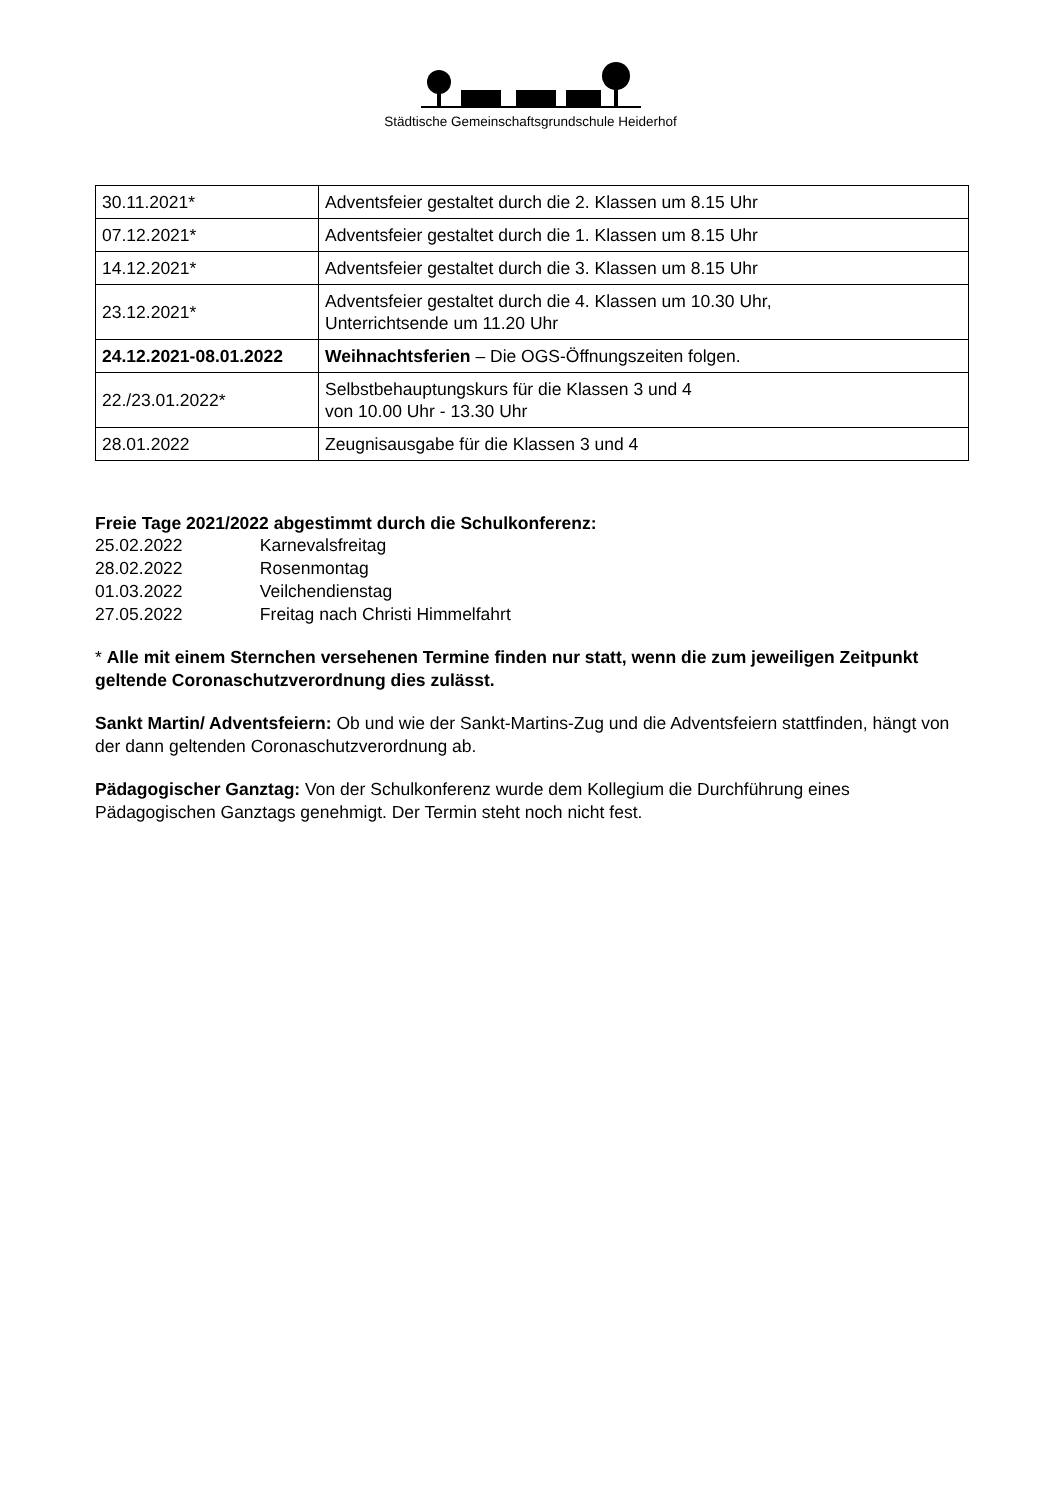Städtische Gemeinschaftsgrundschule Heiderhof
| 30.11.2021* | Adventsfeier gestaltet durch die 2. Klassen um 8.15 Uhr |
| 07.12.2021* | Adventsfeier gestaltet durch die 1. Klassen um 8.15 Uhr |
| 14.12.2021* | Adventsfeier gestaltet durch die 3. Klassen um 8.15 Uhr |
| 23.12.2021* | Adventsfeier gestaltet durch die 4. Klassen um 10.30 Uhr, Unterrichtsende um 11.20 Uhr |
| 24.12.2021-08.01.2022 | Weihnachtsferien – Die OGS-Öffnungszeiten folgen. |
| 22./23.01.2022* | Selbstbehauptungskurs für die Klassen 3 und 4 von 10.00 Uhr - 13.30 Uhr |
| 28.01.2022 | Zeugnisausgabe für die Klassen 3 und 4 |
Freie Tage 2021/2022 abgestimmt durch die Schulkonferenz:
25.02.2022 Karnevalsfreitag
28.02.2022 Rosenmontag
01.03.2022 Veilchendienstag
27.05.2022 Freitag nach Christi Himmelfahrt
* Alle mit einem Sternchen versehenen Termine finden nur statt, wenn die zum jeweiligen Zeitpunkt geltende Coronaschutzverordnung dies zulässt.
Sankt Martin/ Adventsfeiern: Ob und wie der Sankt-Martins-Zug und die Adventsfeiern stattfinden, hängt von der dann geltenden Coronaschutzverordnung ab.
Pädagogischer Ganztag: Von der Schulkonferenz wurde dem Kollegium die Durchführung eines Pädagogischen Ganztags genehmigt. Der Termin steht noch nicht fest.